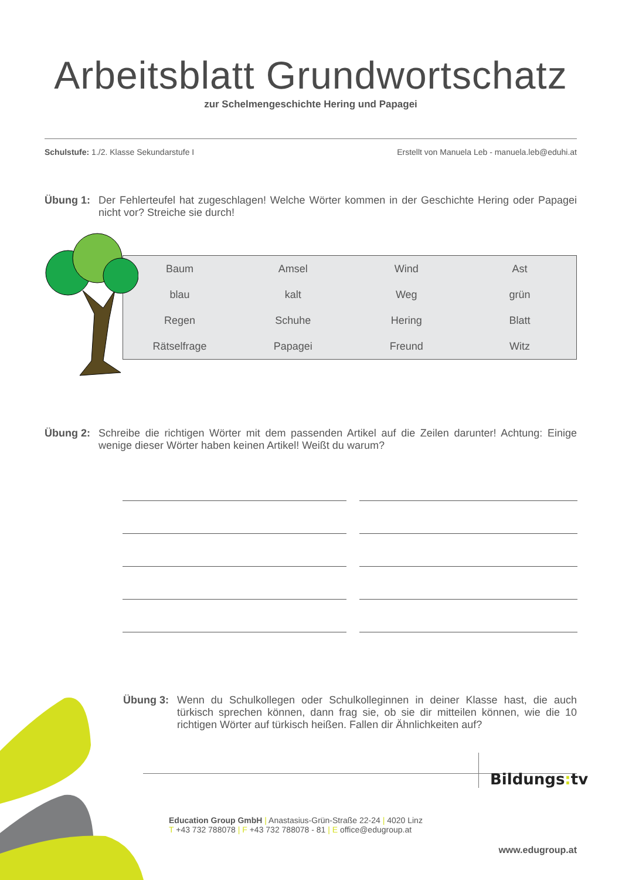Arbeitsblatt Grundwortschatz
zur Schelmengeschichte Hering und Papagei
Schulstufe: 1./2. Klasse Sekundarstufe I Erstellt von Manuela Leb - manuela.leb@eduhi.at
Übung 1: Der Fehlerteufel hat zugeschlagen! Welche Wörter kommen in der Geschichte Hering oder Papagei nicht vor? Streiche sie durch!
| Baum | Amsel | Wind | Ast |
| blau | kalt | Weg | grün |
| Regen | Schuhe | Hering | Blatt |
| Rätselfrage | Papagei | Freund | Witz |
Übung 2: Schreibe die richtigen Wörter mit dem passenden Artikel auf die Zeilen darunter! Achtung: Einige wenige dieser Wörter haben keinen Artikel! Weißt du warum?
Übung 3: Wenn du Schulkollegen oder Schulkolleginnen in deiner Klasse hast, die auch türkisch sprechen können, dann frag sie, ob sie dir mitteilen können, wie die 10 richtigen Wörter auf türkisch heißen. Fallen dir Ähnlichkeiten auf?
Bildungs: tv
Education Group GmbH | Anastasius-Grün-Straße 22-24 | 4020 Linz
T +43 732 788078 | F +43 732 788078 - 81 | E office@edugroup.at
www.edugroup.at